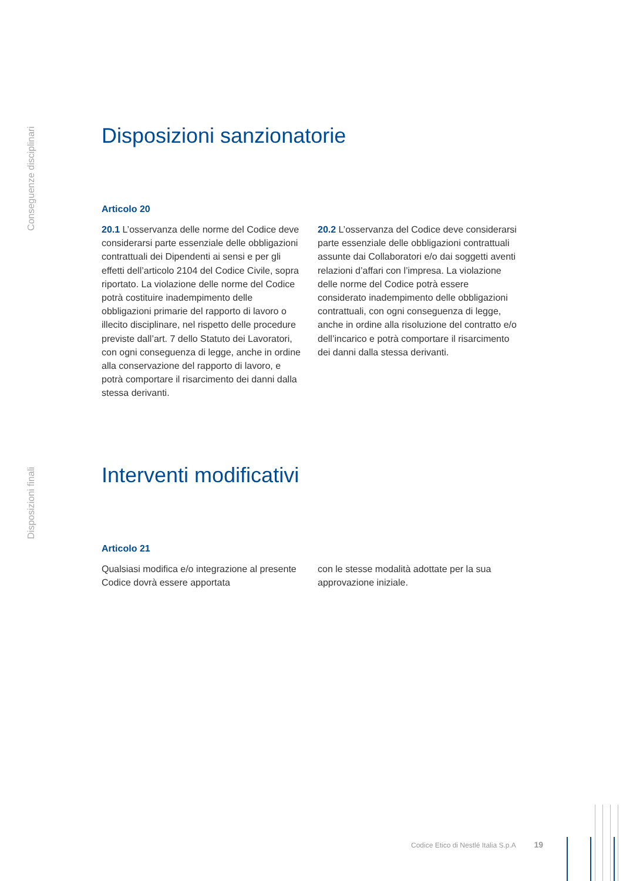Conseguenze disciplinari
Disposizioni sanzionatorie
Articolo 20
20.1 L’osservanza delle norme del Codice deve considerarsi parte essenziale delle obbligazioni contrattuali dei Dipendenti ai sensi e per gli effetti dell’articolo 2104 del Codice Civile, sopra riportato. La violazione delle norme del Codice potrà costituire inadempimento delle obbligazioni primarie del rapporto di lavoro o illecito disciplinare, nel rispetto delle procedure previste dall’art. 7 dello Statuto dei Lavoratori, con ogni conseguenza di legge, anche in ordine alla conservazione del rapporto di lavoro, e potrà comportare il risarcimento dei danni dalla stessa derivanti.
20.2 L’osservanza del Codice deve considerarsi parte essenziale delle obbligazioni contrattuali assunte dai Collaboratori e/o dai soggetti aventi relazioni d’affari con l’impresa. La violazione delle norme del Codice potrà essere considerato inadempimento delle obbligazioni contrattuali, con ogni conseguenza di legge, anche in ordine alla risoluzione del contratto e/o dell’incarico e potrà comportare il risarcimento dei danni dalla stessa derivanti.
Disposizioni finali
Interventi modificativi
Articolo 21
Qualsiasi modifica e/o integrazione al presente Codice dovrà essere apportata
con le stesse modalità adottate per la sua approvazione iniziale.
Codice Etico di Nestlé Italia S.p.A 19